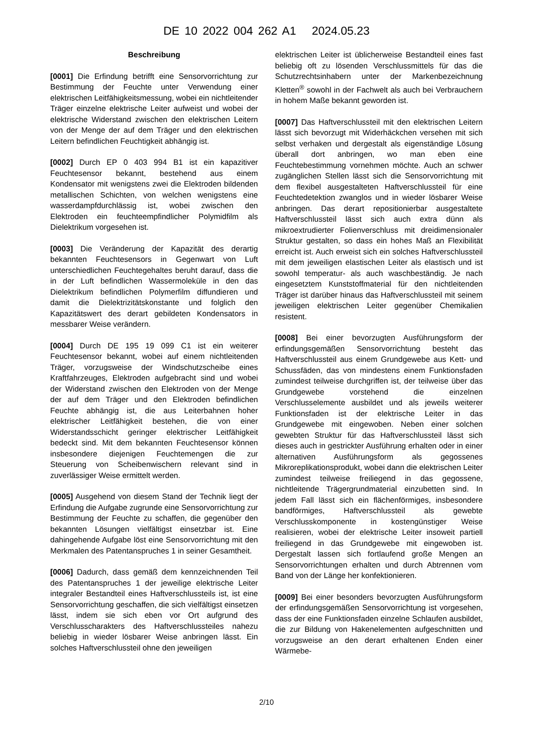DE 10 2022 004 262 A1 2024.05.23
Beschreibung
[0001] Die Erfindung betrifft eine Sensorvorrichtung zur Bestimmung der Feuchte unter Verwendung einer elektrischen Leitfähigkeitsmessung, wobei ein nichtleitender Träger einzelne elektrische Leiter aufweist und wobei der elektrische Widerstand zwischen den elektrischen Leitern von der Menge der auf dem Träger und den elektrischen Leitern befindlichen Feuchtigkeit abhängig ist.
[0002] Durch EP 0 403 994 B1 ist ein kapazitiver Feuchtesensor bekannt, bestehend aus einem Kondensator mit wenigstens zwei die Elektroden bildenden metallischen Schichten, von welchen wenigstens eine wasserdampfdurchlässig ist, wobei zwischen den Elektroden ein feuchteempfindlicher Polymidfilm als Dielektrikum vorgesehen ist.
[0003] Die Veränderung der Kapazität des derartig bekannten Feuchtesensors in Gegenwart von Luft unterschiedlichen Feuchtegehaltes beruht darauf, dass die in der Luft befindlichen Wassermoleküle in den das Dielektrikum befindlichen Polymerfilm diffundieren und damit die Dielektrizitätskonstante und folglich den Kapazitätswert des derart gebildeten Kondensators in messbarer Weise verändern.
[0004] Durch DE 195 19 099 C1 ist ein weiterer Feuchtesensor bekannt, wobei auf einem nichtleitenden Träger, vorzugsweise der Windschutzscheibe eines Kraftfahrzeuges, Elektroden aufgebracht sind und wobei der Widerstand zwischen den Elektroden von der Menge der auf dem Träger und den Elektroden befindlichen Feuchte abhängig ist, die aus Leiterbahnen hoher elektrischer Leitfähigkeit bestehen, die von einer Widerstandsschicht geringer elektrischer Leitfähigkeit bedeckt sind. Mit dem bekannten Feuchtesensor können insbesondere diejenigen Feuchtemengen die zur Steuerung von Scheibenwischern relevant sind in zuverlässiger Weise ermittelt werden.
[0005] Ausgehend von diesem Stand der Technik liegt der Erfindung die Aufgabe zugrunde eine Sensorvorrichtung zur Bestimmung der Feuchte zu schaffen, die gegenüber den bekannten Lösungen vielfältigst einsetzbar ist. Eine dahingehende Aufgabe löst eine Sensorvorrichtung mit den Merkmalen des Patentanspruches 1 in seiner Gesamtheit.
[0006] Dadurch, dass gemäß dem kennzeichnenden Teil des Patentanspruches 1 der jeweilige elektrische Leiter integraler Bestandteil eines Haftverschlussteils ist, ist eine Sensorvorrichtung geschaffen, die sich vielfältigst einsetzen lässt, indem sie sich eben vor Ort aufgrund des Verschlusscharakters des Haftverschlussteiles nahezu beliebig in wieder lösbarer Weise anbringen lässt. Ein solches Haftverschlussteil ohne den jeweiligen
elektrischen Leiter ist üblicherweise Bestandteil eines fast beliebig oft zu lösenden Verschlussmittels für das die Schutzrechtsinhabern unter der Markenbezeichnung Kletten<sup>®</sup> sowohl in der Fachwelt als auch bei Verbrauchern in hohem Maße bekannt geworden ist.
[0007] Das Haftverschlussteil mit den elektrischen Leitern lässt sich bevorzugt mit Widerhäckchen versehen mit sich selbst verhaken und dergestalt als eigenständige Lösung überall dort anbringen, wo man eben eine Feuchtebestimmung vornehmen möchte. Auch an schwer zugänglichen Stellen lässt sich die Sensorvorrichtung mit dem flexibel ausgestalteten Haftverschlussteil für eine Feuchtedetektion zwanglos und in wieder lösbarer Weise anbringen. Das derart repositionierbar ausgestaltete Haftverschlussteil lässt sich auch extra dünn als mikroextrudierter Folienverschluss mit dreidimensionaler Struktur gestalten, so dass ein hohes Maß an Flexibilität erreicht ist. Auch erweist sich ein solches Haftverschlussteil mit dem jeweiligen elastischen Leiter als elastisch und ist sowohl temperatur- als auch waschbeständig. Je nach eingesetztem Kunststoffmaterial für den nichtleitenden Träger ist darüber hinaus das Haftverschlussteil mit seinem jeweiligen elektrischen Leiter gegenüber Chemikalien resistent.
[0008] Bei einer bevorzugten Ausführungsform der erfindungsgemäßen Sensorvorrichtung besteht das Haftverschlussteil aus einem Grundgewebe aus Kett- und Schussfäden, das von mindestens einem Funktionsfaden zumindest teilweise durchgriffen ist, der teilweise über das Grundgewebe vorstehend die einzelnen Verschlusselemente ausbildet und als jeweils weiterer Funktionsfaden ist der elektrische Leiter in das Grundgewebe mit eingewoben. Neben einer solchen gewebten Struktur für das Haftverschlussteil lässt sich dieses auch in gestrickter Ausführung erhalten oder in einer alternativen Ausführungsform als gegossenes Mikroreplikationsprodukt, wobei dann die elektrischen Leiter zumindest teilweise freiliegend in das gegossene, nichtleitende Trägergrundmaterial einzubetten sind. In jedem Fall lässt sich ein flächenförmiges, insbesondere bandförmiges, Haftverschlussteil als gewebte Verschlusskomponente in kostengünstiger Weise realisieren, wobei der elektrische Leiter insoweit partiell freiliegend in das Grundgewebe mit eingewoben ist. Dergestalt lassen sich fortlaufend große Mengen an Sensorvorrichtungen erhalten und durch Abtrennen vom Band von der Länge her konfektionieren.
[0009] Bei einer besonders bevorzugten Ausführungsform der erfindungsgemäßen Sensorvorrichtung ist vorgesehen, dass der eine Funktionsfaden einzelne Schlaufen ausbildet, die zur Bildung von Hakenelementen aufgeschnitten und vorzugsweise an den derart erhaltenen Enden einer Wärmebe-
2/10